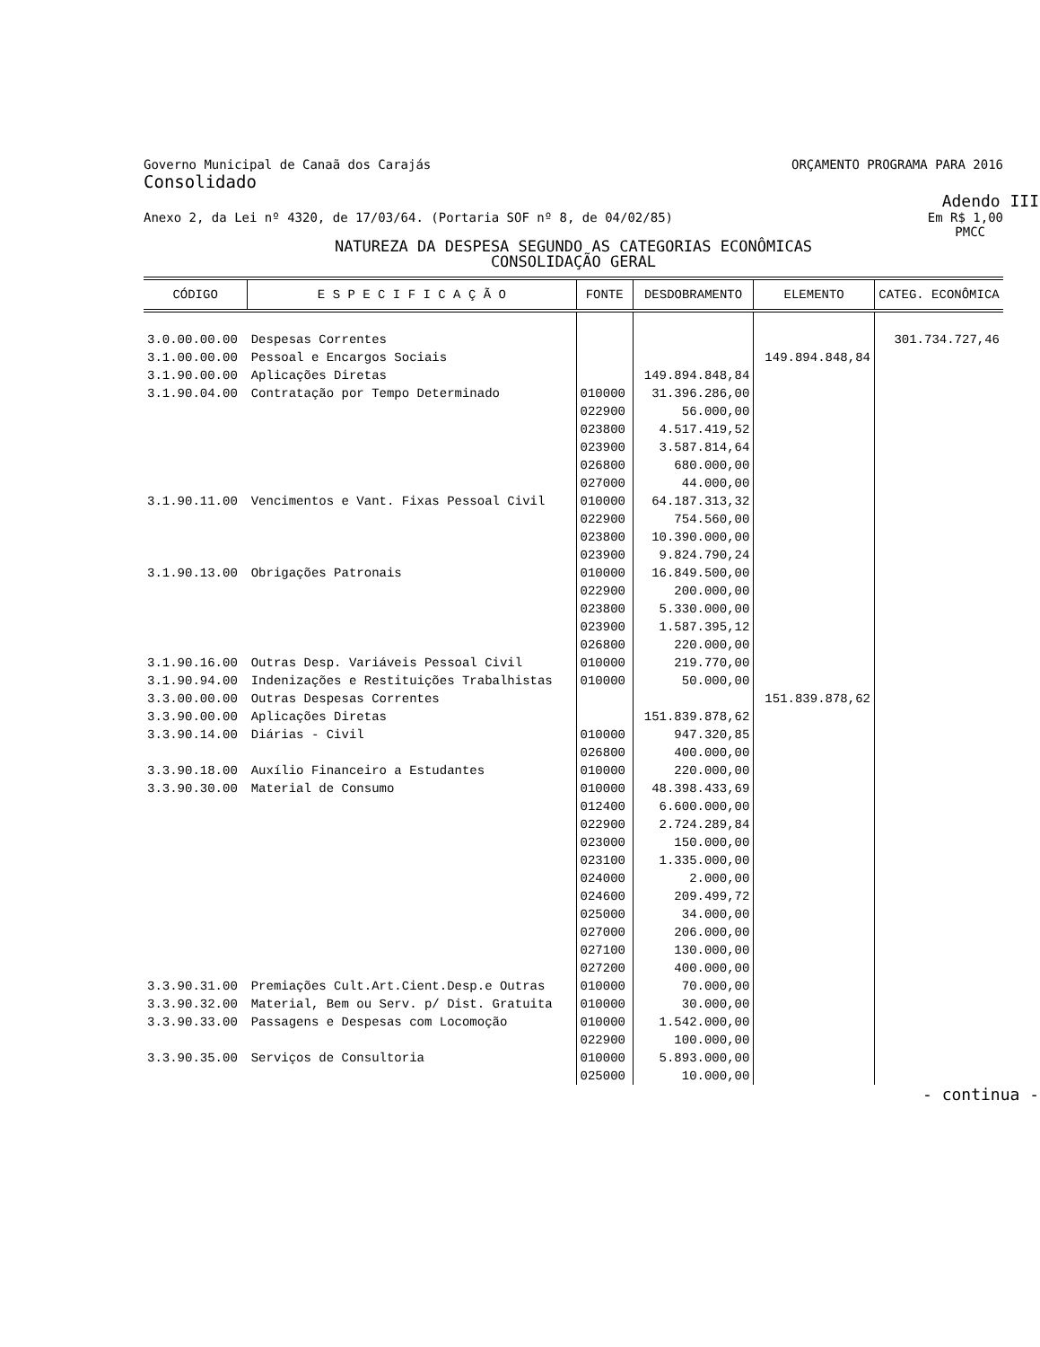Governo Municipal de Canaã dos Carajás ORÇAMENTO PROGRAMA PARA 2016
Consolidado
Adendo III
Anexo 2, da Lei nº 4320, de 17/03/64. (Portaria SOF nº 8, de 04/02/85) Em R$ 1,00
PMCC
NATUREZA DA DESPESA SEGUNDO AS CATEGORIAS ECONÔMICAS
CONSOLIDAÇÃO GERAL
| CÓDIGO | E S P E C I F I C A Ç Ã O | FONTE | DESDOBRAMENTO | ELEMENTO | CATEG. ECONÔMICA |
| --- | --- | --- | --- | --- | --- |
| 3.0.00.00.00 | Despesas Correntes | | | | 301.734.727,46 |
| 3.1.00.00.00 | Pessoal e Encargos Sociais | | | 149.894.848,84 | |
| 3.1.90.00.00 | Aplicações Diretas | | 149.894.848,84 | | |
| 3.1.90.04.00 | Contratação por Tempo Determinado | 010000 022900 023800 023900 026800 027000 | 31.396.286,00 56.000,00 4.517.419,52 3.587.814,64 680.000,00 44.000,00 | | |
| 3.1.90.11.00 | Vencimentos e Vant. Fixas Pessoal Civil | 010000 022900 023800 023900 | 64.187.313,32 754.560,00 10.390.000,00 9.824.790,24 | | |
| 3.1.90.13.00 | Obrigações Patronais | 010000 022900 023800 023900 026800 | 16.849.500,00 200.000,00 5.330.000,00 1.587.395,12 220.000,00 | | |
| 3.1.90.16.00 | Outras Desp. Variáveis Pessoal Civil | 010000 | 219.770,00 | | |
| 3.1.90.94.00 | Indenizações e Restituições Trabalhistas | 010000 | 50.000,00 | | |
| 3.3.00.00.00 | Outras Despesas Correntes | | | 151.839.878,62 | |
| 3.3.90.00.00 | Aplicações Diretas | | 151.839.878,62 | | |
| 3.3.90.14.00 | Diárias - Civil | 010000 026800 | 947.320,85 400.000,00 | | |
| 3.3.90.18.00 | Auxílio Financeiro a Estudantes | 010000 | 220.000,00 | | |
| 3.3.90.30.00 | Material de Consumo | 010000 012400 022900 023000 023100 024000 024600 025000 027000 027100 027200 | 48.398.433,69 6.600.000,00 2.724.289,84 150.000,00 1.335.000,00 2.000,00 209.499,72 34.000,00 206.000,00 130.000,00 400.000,00 | | |
| 3.3.90.31.00 | Premiações Cult.Art.Cient.Desp.e Outras | 010000 | 70.000,00 | | |
| 3.3.90.32.00 | Material, Bem ou Serv. p/ Dist. Gratuita | 010000 | 30.000,00 | | |
| 3.3.90.33.00 | Passagens e Despesas com Locomoção | 010000 022900 | 1.542.000,00 100.000,00 | | |
| 3.3.90.35.00 | Serviços de Consultoria | 010000 025000 | 5.893.000,00 10.000,00 | | |
- continua -